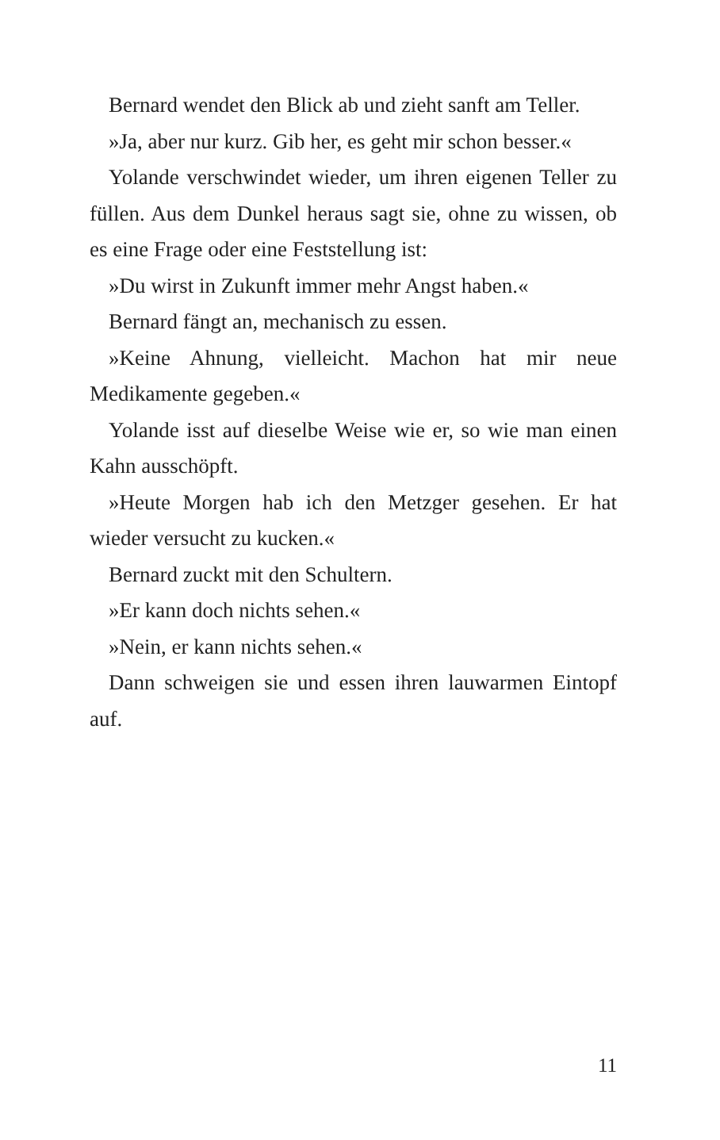Bernard wendet den Blick ab und zieht sanft am Teller.
»Ja, aber nur kurz. Gib her, es geht mir schon besser.«
Yolande verschwindet wieder, um ihren eigenen Teller zu füllen. Aus dem Dunkel heraus sagt sie, ohne zu wissen, ob es eine Frage oder eine Feststellung ist:
»Du wirst in Zukunft immer mehr Angst haben.«
Bernard fängt an, mechanisch zu essen.
»Keine Ahnung, vielleicht. Machon hat mir neue Medikamente gegeben.«
Yolande isst auf dieselbe Weise wie er, so wie man einen Kahn ausschöpft.
»Heute Morgen hab ich den Metzger gesehen. Er hat wieder versucht zu kucken.«
Bernard zuckt mit den Schultern.
»Er kann doch nichts sehen.«
»Nein, er kann nichts sehen.«
Dann schweigen sie und essen ihren lauwarmen Eintopf auf.
11